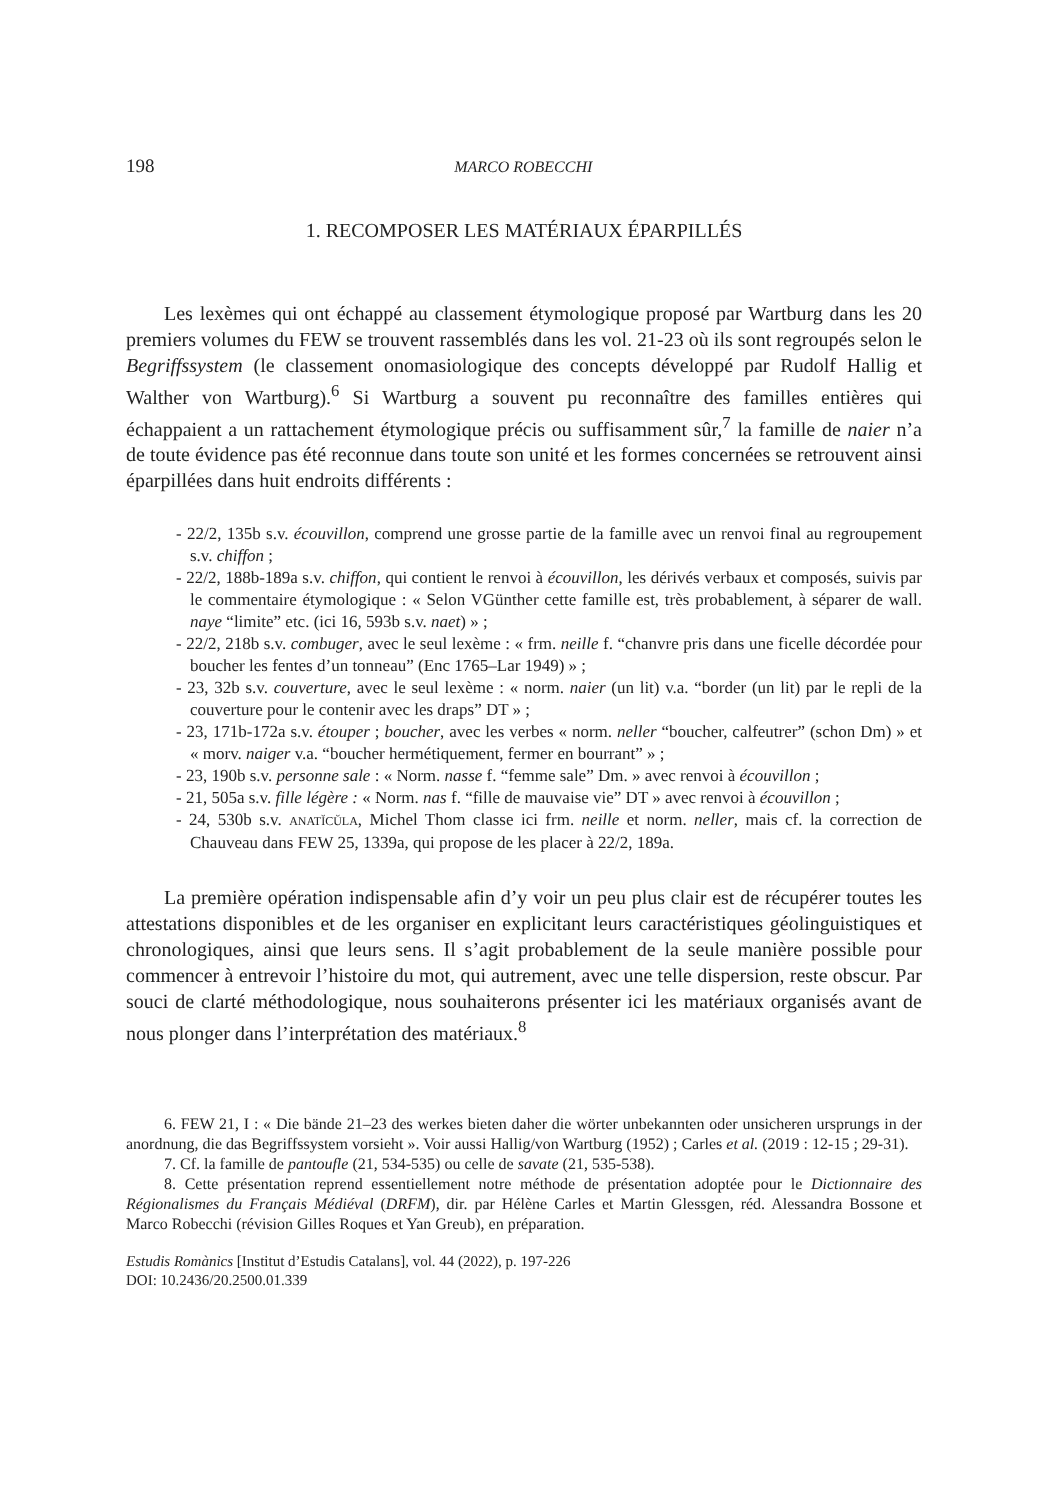198 MARCO ROBECCHI
1. RECOMPOSER LES MATÉRIAUX ÉPARPILLÉS
Les lexèmes qui ont échappé au classement étymologique proposé par Wartburg dans les 20 premiers volumes du FEW se trouvent rassemblés dans les vol. 21-23 où ils sont regroupés selon le Begriffssystem (le classement onomasiologique des concepts développé par Rudolf Hallig et Walther von Wartburg).<sup>6</sup> Si Wartburg a souvent pu reconnaître des familles entières qui échappaient a un rattachement étymologique précis ou suffisamment sûr,<sup>7</sup> la famille de naier n’a de toute évidence pas été reconnue dans toute son unité et les formes concernées se retrouvent ainsi éparpillées dans huit endroits différents :
- 22/2, 135b s.v. écouvillon, comprend une grosse partie de la famille avec un renvoi final au regroupement s.v. chiffon ;
- 22/2, 188b-189a s.v. chiffon, qui contient le renvoi à écouvillon, les dérivés verbaux et composés, suivis par le commentaire étymologique : « Selon VGünther cette famille est, très probablement, à séparer de wall. naye “limite” etc. (ici 16, 593b s.v. naet) » ;
- 22/2, 218b s.v. combuger, avec le seul lexème : « frm. neille f. “chanvre pris dans une ficelle décordée pour boucher les fentes d’un tonneau” (Enc 1765–Lar 1949) » ;
- 23, 32b s.v. couverture, avec le seul lexème : « norm. naier (un lit) v.a. “border (un lit) par le repli de la couverture pour le contenir avec les draps” DT » ;
- 23, 171b-172a s.v. étouper ; boucher, avec les verbes « norm. neller “boucher, calfeutrer” (schon Dm) » et « morv. naiger v.a. “boucher hermétiquement, fermer en bourrant” » ;
- 23, 190b s.v. personne sale : « Norm. nasse f. “femme sale” Dm. » avec renvoi à écouvillon ;
- 21, 505a s.v. fille légère : « Norm. nas f. “fille de mauvaise vie” DT » avec renvoi à écouvillon ;
- 24, 530b s.v. ANATĬCŬLA, Michel Thom classe ici frm. neille et norm. neller, mais cf. la correction de Chauveau dans FEW 25, 1339a, qui propose de les placer à 22/2, 189a.
La première opération indispensable afin d’y voir un peu plus clair est de récupérer toutes les attestations disponibles et de les organiser en explicitant leurs caractéristiques géolinguistiques et chronologiques, ainsi que leurs sens. Il s’agit probablement de la seule manière possible pour commencer à entrevoir l’histoire du mot, qui autrement, avec une telle dispersion, reste obscur. Par souci de clarté méthodologique, nous souhaiterons présenter ici les matériaux organisés avant de nous plonger dans l’interprétation des matériaux.<sup>8</sup>
6. FEW 21, I : « Die bände 21–23 des werkes bieten daher die wörter unbekannten oder unsicheren ursprungs in der anordnung, die das Begriffssystem vorsieht ». Voir aussi Hallig/von Wartburg (1952) ; Carles et al. (2019 : 12-15 ; 29-31).
7. Cf. la famille de pantoufle (21, 534-535) ou celle de savate (21, 535-538).
8. Cette présentation reprend essentiellement notre méthode de présentation adoptée pour le Dictionnaire des Régionalismes du Français Médiéval (DRFM), dir. par Hélène Carles et Martin Glessgen, réd. Alessandra Bossone et Marco Robecchi (révision Gilles Roques et Yan Greub), en préparation.
Estudis Romànics [Institut d’Estudis Catalans], vol. 44 (2022), p. 197-226
DOI: 10.2436/20.2500.01.339